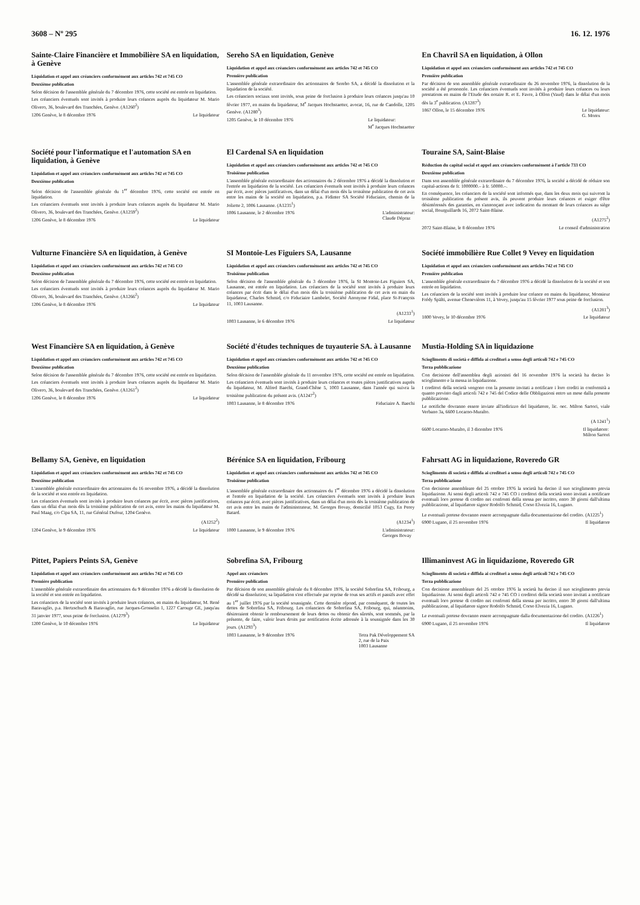3608 – Nº 295 16. 12. 1976
Sainte-Claire Financière et Immobilière SA en liquidation, à Genève
Liquidation et appel aux créanciers conformément aux articles 742 et 745 CO
Deuxième publication
Selon décision de l'assemblée générale du 7 décembre 1976, cette société est entrée en liquidation.
Les créanciers éventuels sont invités à produire leurs créances auprès du liquidateur M. Mario Olivero, 36, boulevard des Tranchées, Genève. (A1260<sup>2</sup>)
1206 Genève, le 8 décembre 1976 Le liquidateur
Sereho SA en liquidation, Genève
Liquidation et appel aux créanciers conformément aux articles 742 et 745 CO
Première publication
L'assemblée générale extraordinaire des actionnaires de Sereho SA, a décidé la dissolution et la liquidation de la société.
Les créanciers sociaux sont invités, sous peine de forclusion à produire leurs créances jusqu'au 10 février 1977, en mains du liquidateur, M<sup>e</sup> Jacques Hochstaetter, avocat, 16, rue de Candolle, 1205 Genève. (A1280<sup>3</sup>)
1205 Genève, le 10 décembre 1976 Le liquidateur:
M<sup>e</sup> Jacques Hochstaetter
En Chavril SA en liquidation, à Ollon
Liquidation et appel aux créanciers conformément aux articles 742 et 745 CO
Première publication
Par décision de son assemblée générale extraordinaire du 26 novembre 1976, la dissolution de la société a été prononcée. Les créanciers éventuels sont invités à produire leurs créances ou leurs prestations en mains de l'Etude des notaire R. et E. Favre, à Ollon (Vaud) dans le délai d'un mois dès la 3<sup>e</sup> publication. (A1287<sup>3</sup>)
1867 Ollon, le 15 décembre 1976 Le liquidateur:
G. Morex
Société pour l'informatique et l'automation SA en liquidation, à Genève
Liquidation et appel aux créanciers conformément aux articles 742 et 745 CO
Deuxième publication
Selon décision de l'assemblée générale du 1<sup>er</sup> décembre 1976, cette société est entrée en liquidation.
Les créanciers éventuels sont invités à produire leurs créances auprès du liquidateur M. Mario Olivero, 36, boulevard des Tranchées, Genève. (A1259<sup>2</sup>)
1206 Genève, le 8 décembre 1976 Le liquidateur
El Cardenal SA en liquidation
Liquidation et appel aux créanciers conformément aux articles 742 et 745 CO
Troisième publication
L'assemblée générale extraordinaire des actionnaires du 2 décembre 1976 a décidé la dissolution et l'entrée en liquidation de la société. Les créanciers éventuels sont invités à produire leurs créances par écrit, avec pièces justificatives, dans un délai d'un mois dès la troisième publication de cet avis entre les mains de la société en liquidation, p.a. Fidinter SA Société Fiduciaire, chemin de la Joliette 2, 1006 Lausanne. (A1235<sup>1</sup>)
1006 Lausanne, le 2 décembre 1976 L'administrateur:
Claude Dépraz
Touraine SA, Saint-Blaise
Réduction du capital social et appel aux créanciers conformément à l'article 733 CO
Deuxième publication
Dans son assemblée générale extraordinaire du 7 décembre 1976, la société a décidé de réduire son capital-actions de fr. 1000000.– à fr. 50000.–.
En conséquence, les créanciers de la société sont informés que, dans les deux mois qui suivront la troisième publication du présent avis, ils peuvent produire leurs créances et exiger d'être désintéressés des garanties, en s'annonçant avec indication du montant de leurs créances au siège social, Bourguillards 16, 2072 Saint-Blaise.
(A1275<sup>2</sup>)
2072 Saint-Blaise, le 8 décembre 1976 Le conseil d'administration
Vulturne Financière SA en liquidation, à Genève
Liquidation et appel aux créanciers conformément aux articles 742 et 745 CO
Deuxième publication
Selon décision de l'assemblée générale du 7 décembre 1976, cette société est entrée en liquidation.
Les créanciers éventuels sont invités à produire leurs créances auprès du liquidateur M. Mario Olivero, 36, boulevard des Tranchées, Genève. (A1266<sup>2</sup>)
1206 Genève, le 8 décembre 1976 Le liquidateur
SI Montoie-Les Figuiers SA, Lausanne
Liquidation et appel aux créanciers conformément aux articles 742 et 745 CO
Troisième publication
Selon décision de l'assemblée générale du 3 décembre 1976, la SI Montoie-Les Figuiers SA, Lausanne, est entrée en liquidation. Les créanciers de la société sont invités à produire leurs créances par écrit dans le délai d'un mois dès la troisième publication de cet avis en main du liquidateur, Charles Schmid, c/o Fiduciaire Lambelet, Société Anonyme Fidal, place St-François 11, 1003 Lausanne.
(A1233<sup>1</sup>)
1003 Lausanne, le 6 décembre 1976 Le liquidateur
Société immobilière Rue Collet 9 Vevey en liquidation
Liquidation et appel aux créanciers conformément aux articles 742 et 745 CO
Première publication
L'assemblée générale extraordinaire du 7 décembre 1976 a décidé la dissolution de la société et son entrée en liquidation.
Les créanciers de la société sont invités à produire leur créance en mains du liquidateur, Monsieur Frédy Spälti, avenue Chenevières 11, à Vevey, jusqu'au 15 février 1977 sous peine de forclusion.
(A1281<sup>3</sup>)
1800 Vevey, le 10 décembre 1976 Le liquidateur
West Financière SA en liquidation, à Genève
Liquidation et appel aux créanciers conformément aux articles 742 et 745 CO
Deuxième publication
Selon décision de l'assemblée générale du 7 décembre 1976, cette société est entrée en liquidation.
Les créanciers éventuels sont invités à produire leurs créances auprès du liquidateur M. Mario Olivero, 36, boulevard des Tranchées, Genève. (A1261<sup>2</sup>)
1206 Genève, le 8 décembre 1976 Le liquidateur
Société d'études techniques de tuyauterie SA. à Lausanne
Liquidation et appel aux créanciers conformément aux articles 742 et 745 CO
Deuxième publication
Selon décision de l'assemblée générale du 11 novembre 1976, cette société est entrée en liquidation.
Les créanciers éventuels sont invités à produire leurs créances et toutes pièces justificatives auprès du liquidateur, M. Alfred Baechi, Grand-Chêne 5, 1003 Lausanne, dans l'année qui suivra la troisième publication du présent avis. (A1247<sup>2</sup>)
1003 Lausanne, le 8 décembre 1976 Fiduciaire A. Baechi
Mustia-Holding SA in liquidazione
Scioglimento di società e diffida ai creditori a senso degli articoli 742 e 745 CO
Terza pubblicazione
Con decisione dell'assemblea degli azionisti del 16 novembre 1976 la società ha deciso lo scioglimento e la messa in liquidazione.
I creditori della società vengono con la presente invitati a notificare i loro crediti in conformità a quanto previsto dagli articoli 742 e 745 del Codice delle Obbligazioni entro un mese dalla presente pubblicazione.
Le notifiche dovranno essere inviate all'indirizzo del liquidatore, lic. oec. Milton Sartori, viale Verbano 3a, 6600 Locarno-Muralto.
(A 1241<sup>1</sup>)
6600 Locarno-Muralto, il 3 dicembre 1976 Il liquidatore:
Milton Sartori
Bellamy SA, Genève, en liquidation
Liquidation et appel aux créanciers conformément aux articles 742 et 745 CO
Deuxième publication
L'assemblée générale extraordinaire des actionnaires du 16 novembre 1976, a décidé la dissolution de la société et son entrée en liquidation.
Les créanciers éventuels sont invités à produire leurs créances par écrit, avec pièces justificatives, dans un délai d'un mois dès la troisième publication de cet avis, entre les mains du liquidateur M. Paul Maag, c/o Cipa SA, 11, rue Général Dufour, 1204 Genève.
(A1252<sup>2</sup>)
1204 Genève, le 9 décembre 1976 Le liquidateur
Bérénice SA en liquidation, Fribourg
Liquidation et appel aux créanciers conformément aux articles 742 et 745 CO
Troisième publication
L'assemblée générale extraordinaire des actionnaires du 1<sup>er</sup> décembre 1976 a décidé la dissolution et l'entrée en liquidation de la société. Les créanciers éventuels sont invités à produire leurs créances par écrit, avec pièces justificatives, dans un délai d'un mois dès la troisième publication de cet avis entre les mains de l'administrateur, M. Georges Bovay, domicilié 1053 Cugy, En Perey Batard.
(A1234<sup>1</sup>)
1000 Lausanne, le 9 décembre 1976 L'administrateur:
Georges Bovay
Fahrsatt AG in liquidazione, Roveredo GR
Scioglimento di società e diffida ai creditori a senso degli articoli 742 e 745 CO
Terza pubblicazione
Con decisione assembleare del 25 ottobre 1976 la società ha deciso il suo scioglimento previa liquidazione. Ai sensi degli articoli 742 e 745 CO i creditori della società sono invitati a notificare eventuali loro pretese di credito nei confronti della stessa per iscritto, entro 30 giorni dall'ultima pubblicazione, al liquidatore signor Rodolfo Schmid, Corso Elvezia 16, Lugano.
Le eventuali pretese dovranno essere accompagnate dalla documentazione del credito. (A1225<sup>1</sup>)
6900 Lugano, il 25 novembre 1976 Il liquidatore
Pittet, Papiers Peints SA, Genève
Liquidation et appel aux créanciers conformément aux articles 742 et 745 CO
Première publication
L'assemblée générale extraordinaire des actionnaires du 9 décembre 1976 a décidé la dissolution de la société et son entrée en liquidation.
Les créanciers de la société sont invités à produire leurs créances, en mains du liquidateur, M. René Baravaglio, p.a. Hertzschuch & Baravaglio, rue Jacques-Grosselin 1, 1227 Carouge GE, jusqu'au 31 janvier 1977, sous peine de forclusion. (A1279<sup>3</sup>)
1200 Genève, le 10 décembre 1976 Le liquidateur
Sobrefina SA, Fribourg
Appel aux créanciers
Première publication
Par décision de son assemblée générale du 8 décembre 1976, la société Sobrefina SA, Fribourg, a décidé sa dissolution; sa liquidation s'est effectuée par reprise de tous ses actifs et passifs avec effet au 1<sup>er</sup> juillet 1976 par la société soussignée. Cette dernière répond, par conséquent, de toutes les dettes de Sobrefina SA, Fribourg. Les créanciers de Sobrefina SA, Fribourg, qui, néanmoins, désireraient obtenir le remboursement de leurs dettes ou obtenir des sûretés, sont sommés, par la présente, de faire, valoir leurs droits par notification écrite adressée à la soussignée dans les 30 jours. (A1293<sup>3</sup>)
1003 Lausanne, le 9 décembre 1976 Tetra Pak Développement SA
2, rue de la Paix
1003 Lausanne
Illimaninvest AG in liquidazione, Roveredo GR
Scioglimento di società e diffida ai creditori a senso degli articoli 742 e 745 CO
Terza pubblicazione
Con decisione assembleare del 25 ottobre 1976 la società ha deciso il suo scioglimento previa liquidazione. Ai sensi degli articoli 742 e 745 CO i creditori della società sono invitati a notificare eventuali loro pretese di credito nei confronti della stessa per iscritto, entro 30 giorni dall'ultima pubblicazione, al liquidatore signor Rodolfo Schmid, Corso Elvezia 16, Lugano.
Le eventuali pretese dovranno essere accompagnate dalla documentazione del credito. (A1226<sup>1</sup>)
6900 Lugano, il 25 novembre 1976 Il liquidatore